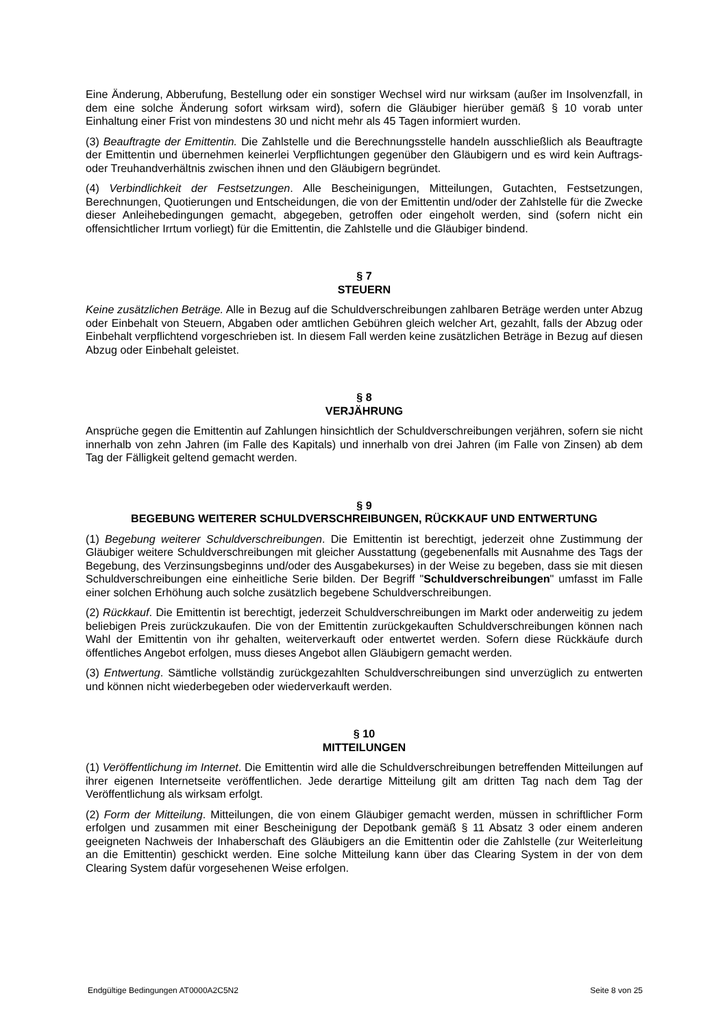Eine Änderung, Abberufung, Bestellung oder ein sonstiger Wechsel wird nur wirksam (außer im Insolvenzfall, in dem eine solche Änderung sofort wirksam wird), sofern die Gläubiger hierüber gemäß § 10 vorab unter Einhaltung einer Frist von mindestens 30 und nicht mehr als 45 Tagen informiert wurden.
(3) Beauftragte der Emittentin. Die Zahlstelle und die Berechnungsstelle handeln ausschließlich als Beauftragte der Emittentin und übernehmen keinerlei Verpflichtungen gegenüber den Gläubigern und es wird kein Auftrags- oder Treuhandverhältnis zwischen ihnen und den Gläubigern begründet.
(4) Verbindlichkeit der Festsetzungen. Alle Bescheinigungen, Mitteilungen, Gutachten, Festsetzungen, Berechnungen, Quotierungen und Entscheidungen, die von der Emittentin und/oder der Zahlstelle für die Zwecke dieser Anleihebedingungen gemacht, abgegeben, getroffen oder eingeholt werden, sind (sofern nicht ein offensichtlicher Irrtum vorliegt) für die Emittentin, die Zahlstelle und die Gläubiger bindend.
§ 7
STEUERN
Keine zusätzlichen Beträge. Alle in Bezug auf die Schuldverschreibungen zahlbaren Beträge werden unter Abzug oder Einbehalt von Steuern, Abgaben oder amtlichen Gebühren gleich welcher Art, gezahlt, falls der Abzug oder Einbehalt verpflichtend vorgeschrieben ist. In diesem Fall werden keine zusätzlichen Beträge in Bezug auf diesen Abzug oder Einbehalt geleistet.
§ 8
VERJÄHRUNG
Ansprüche gegen die Emittentin auf Zahlungen hinsichtlich der Schuldverschreibungen verjähren, sofern sie nicht innerhalb von zehn Jahren (im Falle des Kapitals) und innerhalb von drei Jahren (im Falle von Zinsen) ab dem Tag der Fälligkeit geltend gemacht werden.
§ 9
BEGEBUNG WEITERER SCHULDVERSCHREIBUNGEN, RÜCKKAUF UND ENTWERTUNG
(1) Begebung weiterer Schuldverschreibungen. Die Emittentin ist berechtigt, jederzeit ohne Zustimmung der Gläubiger weitere Schuldverschreibungen mit gleicher Ausstattung (gegebenenfalls mit Ausnahme des Tags der Begebung, des Verzinsungsbeginns und/oder des Ausgabekurses) in der Weise zu begeben, dass sie mit diesen Schuldverschreibungen eine einheitliche Serie bilden. Der Begriff "Schuldverschreibungen" umfasst im Falle einer solchen Erhöhung auch solche zusätzlich begebene Schuldverschreibungen.
(2) Rückkauf. Die Emittentin ist berechtigt, jederzeit Schuldverschreibungen im Markt oder anderweitig zu jedem beliebigen Preis zurückzukaufen. Die von der Emittentin zurückgekauften Schuldverschreibungen können nach Wahl der Emittentin von ihr gehalten, weiterverkauft oder entwertet werden. Sofern diese Rückkäufe durch öffentliches Angebot erfolgen, muss dieses Angebot allen Gläubigern gemacht werden.
(3) Entwertung. Sämtliche vollständig zurückgezahlten Schuldverschreibungen sind unverzüglich zu entwerten und können nicht wiederbegeben oder wiederverkauft werden.
§ 10
MITTEILUNGEN
(1) Veröffentlichung im Internet. Die Emittentin wird alle die Schuldverschreibungen betreffenden Mitteilungen auf ihrer eigenen Internetseite veröffentlichen. Jede derartige Mitteilung gilt am dritten Tag nach dem Tag der Veröffentlichung als wirksam erfolgt.
(2) Form der Mitteilung. Mitteilungen, die von einem Gläubiger gemacht werden, müssen in schriftlicher Form erfolgen und zusammen mit einer Bescheinigung der Depotbank gemäß § 11 Absatz 3 oder einem anderen geeigneten Nachweis der Inhaberschaft des Gläubigers an die Emittentin oder die Zahlstelle (zur Weiterleitung an die Emittentin) geschickt werden. Eine solche Mitteilung kann über das Clearing System in der von dem Clearing System dafür vorgesehenen Weise erfolgen.
Endgültige Bedingungen AT0000A2C5N2 Seite 8 von 25